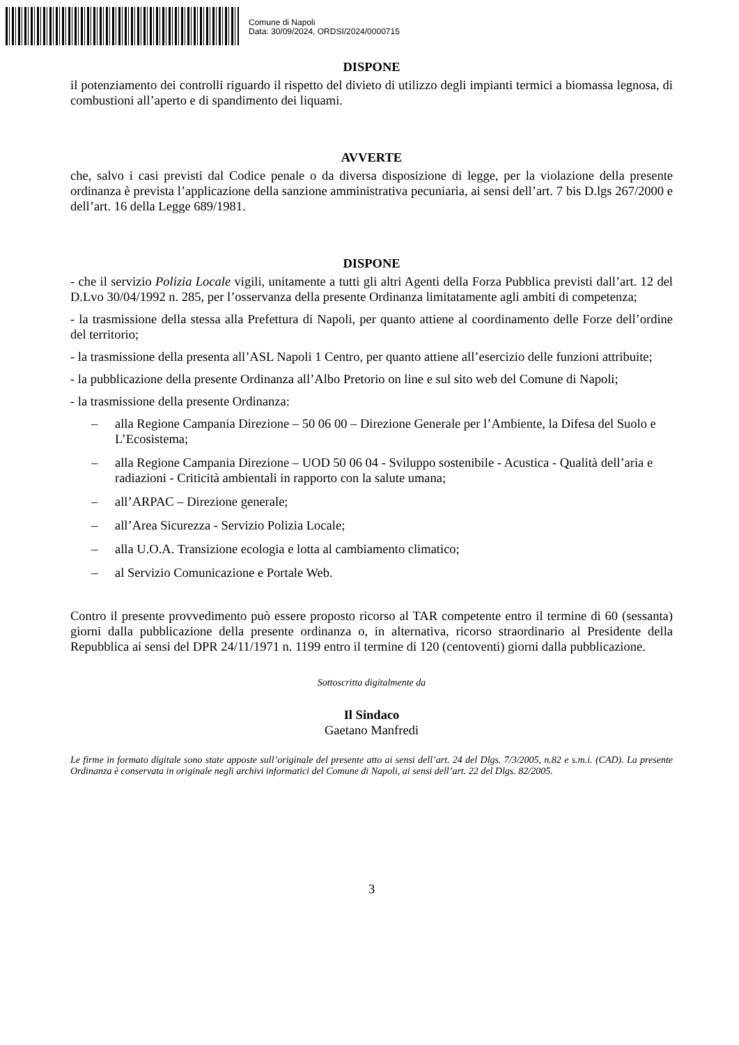Comune di Napoli
Data: 30/09/2024, ORDSI/2024/0000715
DISPONE
il potenziamento dei controlli riguardo il rispetto del divieto di utilizzo degli impianti termici a biomassa legnosa, di combustioni all’aperto e di spandimento dei liquami.
AVVERTE
che, salvo i casi previsti dal Codice penale o da diversa disposizione di legge, per la violazione della presente ordinanza è prevista l’applicazione della sanzione amministrativa pecuniaria, ai sensi dell’art. 7 bis D.lgs 267/2000 e dell’art. 16 della Legge 689/1981.
DISPONE
- che il servizio Polizia Locale vigili, unitamente a tutti gli altri Agenti della Forza Pubblica previsti dall’art. 12 del D.Lvo 30/04/1992 n. 285, per l’osservanza della presente Ordinanza limitatamente agli ambiti di competenza;
- la trasmissione della stessa alla Prefettura di Napoli, per quanto attiene al coordinamento delle Forze dell’ordine del territorio;
- la trasmissione della presenta all’ASL Napoli 1 Centro, per quanto attiene all’esercizio delle funzioni attribuite;
- la pubblicazione della presente Ordinanza all’Albo Pretorio on line e sul sito web del Comune di Napoli;
- la trasmissione della presente Ordinanza:
– alla Regione Campania Direzione – 50 06 00 – Direzione Generale per l’Ambiente, la Difesa del Suolo e L’Ecosistema;
– alla Regione Campania Direzione – UOD 50 06 04 - Sviluppo sostenibile - Acustica - Qualità dell’aria e radiazioni - Criticità ambientali in rapporto con la salute umana;
– all’ARPAC – Direzione generale;
– all’Area Sicurezza - Servizio Polizia Locale;
– alla U.O.A. Transizione ecologia e lotta al cambiamento climatico;
– al Servizio Comunicazione e Portale Web.
Contro il presente provvedimento può essere proposto ricorso al TAR competente entro il termine di 60 (sessanta) giorni dalla pubblicazione della presente ordinanza o, in alternativa, ricorso straordinario al Presidente della Repubblica ai sensi del DPR 24/11/1971 n. 1199 entro il termine di 120 (centoventi) giorni dalla pubblicazione.
Sottoscritta digitalmente da
Il Sindaco
Gaetano Manfredi
Le firme in formato digitale sono state apposte sull’originale del presente atto ai sensi dell’art. 24 del Dlgs. 7/3/2005, n.82 e s.m.i. (CAD). La presente Ordinanza è conservata in originale negli archivi informatici del Comune di Napoli, ai sensi dell’art. 22 del Dlgs. 82/2005.
3